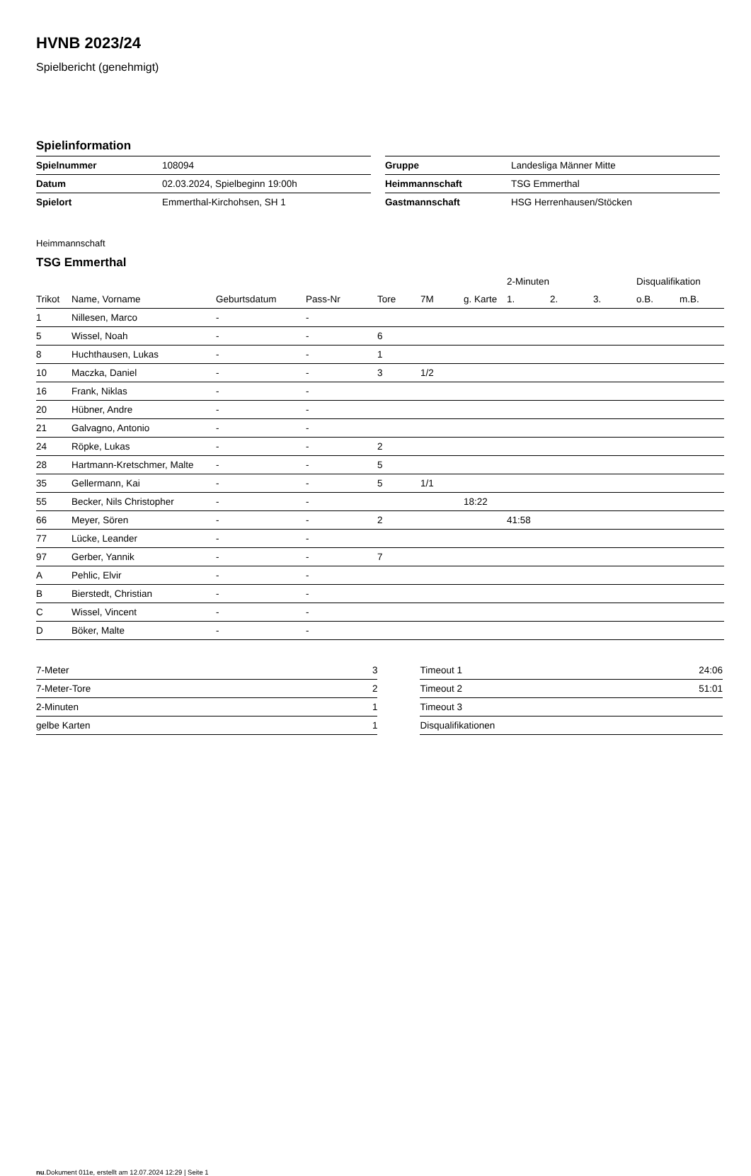HVNB 2023/24
Spielbericht (genehmigt)
Spielinformation
| Spielnummer | 108094 |
| Datum | 02.03.2024, Spielbeginn 19:00h |
| Spielort | Emmerthal-Kirchohsen, SH 1 |
| Gruppe | Landesliga Männer Mitte |
| Heimmannschaft | TSG Emmerthal |
| Gastmannschaft | HSG Herrenhausen/Stöcken |
Heimmannschaft
TSG Emmerthal
| | | | | | | | 2-Minuten | | | Disqualifikation | |
| --- | --- | --- | --- | --- | --- | --- | --- | --- | --- | --- | --- |
| Trikot | Name, Vorname | Geburtsdatum | Pass-Nr | Tore | 7M | g. Karte | 1. | 2. | 3. | o.B. | m.B. |
| 1 | Nillesen, Marco | - | - | | | | | | | | |
| 5 | Wissel, Noah | - | - | 6 | | | | | | | |
| 8 | Huchthausen, Lukas | - | - | 1 | | | | | | | |
| 10 | Maczka, Daniel | - | - | 3 | 1/2 | | | | | | |
| 16 | Frank, Niklas | - | - | | | | | | | | |
| 20 | Hübner, Andre | - | - | | | | | | | | |
| 21 | Galvagno, Antonio | - | - | | | | | | | | |
| 24 | Röpke, Lukas | - | - | 2 | | | | | | | |
| 28 | Hartmann-Kretschmer, Malte | - | - | 5 | | | | | | | |
| 35 | Gellermann, Kai | - | - | 5 | 1/1 | | | | | | |
| 55 | Becker, Nils Christopher | - | - | | | 18:22 | | | | | |
| 66 | Meyer, Sören | - | - | 2 | | | 41:58 | | | | |
| 77 | Lücke, Leander | - | - | | | | | | | | |
| 97 | Gerber, Yannik | - | - | 7 | | | | | | | |
| A | Pehlic, Elvir | - | - | | | | | | | | |
| B | Bierstedt, Christian | - | - | | | | | | | | |
| C | Wissel, Vincent | - | - | | | | | | | | |
| D | Böker, Malte | - | - | | | | | | | | |
| 7-Meter | 3 |
| 7-Meter-Tore | 2 |
| 2-Minuten | 1 |
| gelbe Karten | 1 |
| Timeout 1 | 24:06 |
| Timeout 2 | 51:01 |
| Timeout 3 | |
| Disqualifikationen | |
nu.Dokument 011e, erstellt am 12.07.2024 12:29 | Seite 1